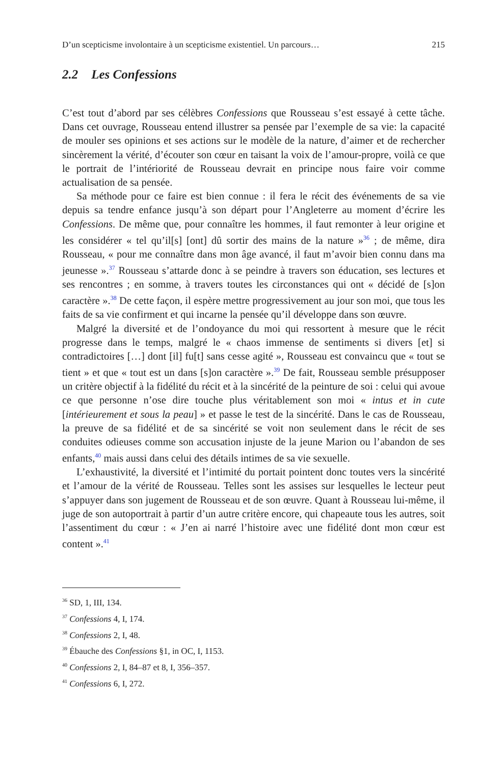D’un scepticisme involontaire à un scepticisme existentiel. Un parcours… 215
2.2 Les Confessions
C’est tout d’abord par ses célèbres Confessions que Rousseau s’est essayé à cette tâche. Dans cet ouvrage, Rousseau entend illustrer sa pensée par l’exemple de sa vie: la capacité de mouler ses opinions et ses actions sur le modèle de la nature, d’aimer et de rechercher sincèrement la vérité, d’écouter son cœur en taisant la voix de l’amour-propre, voilà ce que le portrait de l’intériorité de Rousseau devrait en principe nous faire voir comme actualisation de sa pensée.
Sa méthode pour ce faire est bien connue : il fera le récit des événements de sa vie depuis sa tendre enfance jusqu’à son départ pour l’Angleterre au moment d’écrire les Confessions. De même que, pour connaître les hommes, il faut remonter à leur origine et les considérer « tel qu’il[s] [ont] dû sortir des mains de la nature »<sup>36</sup> ; de même, dira Rousseau, « pour me connaître dans mon âge avancé, il faut m’avoir bien connu dans ma jeunesse ».<sup>37</sup> Rousseau s’attarde donc à se peindre à travers son éducation, ses lectures et ses rencontres ; en somme, à travers toutes les circonstances qui ont « décidé de [s]on caractère ».<sup>38</sup> De cette façon, il espère mettre progressivement au jour son moi, que tous les faits de sa vie confirment et qui incarne la pensée qu’il développe dans son œuvre.
Malgré la diversité et de l’ondoyance du moi qui ressortent à mesure que le récit progresse dans le temps, malgré le « chaos immense de sentiments si divers [et] si contradictoires […] dont [il] fu[t] sans cesse agité », Rousseau est convaincu que « tout se tient » et que « tout est un dans [s]on caractère ».<sup>39</sup> De fait, Rousseau semble présupposer un critère objectif à la fidélité du récit et à la sincérité de la peinture de soi : celui qui avoue ce que personne n’ose dire touche plus véritablement son moi « intus et in cute [intérieurement et sous la peau] » et passe le test de la sincérité. Dans le cas de Rousseau, la preuve de sa fidélité et de sa sincérité se voit non seulement dans le récit de ses conduites odieuses comme son accusation injuste de la jeune Marion ou l’abandon de ses enfants,<sup>40</sup> mais aussi dans celui des détails intimes de sa vie sexuelle.
L’exhaustivité, la diversité et l’intimité du portait pointent donc toutes vers la sincérité et l’amour de la vérité de Rousseau. Telles sont les assises sur lesquelles le lecteur peut s’appuyer dans son jugement de Rousseau et de son œuvre. Quant à Rousseau lui-même, il juge de son autoportrait à partir d’un autre critère encore, qui chapeaute tous les autres, soit l’assentiment du cœur : « J’en ai narré l’histoire avec une fidélité dont mon cœur est content ».<sup>41</sup>
<sup>36</sup> SD, 1, III, 134.
<sup>37</sup> Confessions 4, I, 174.
<sup>38</sup> Confessions 2, I, 48.
<sup>39</sup> Ébauche des Confessions §1, in OC, I, 1153.
<sup>40</sup> Confessions 2, I, 84–87 et 8, I, 356–357.
<sup>41</sup> Confessions 6, I, 272.